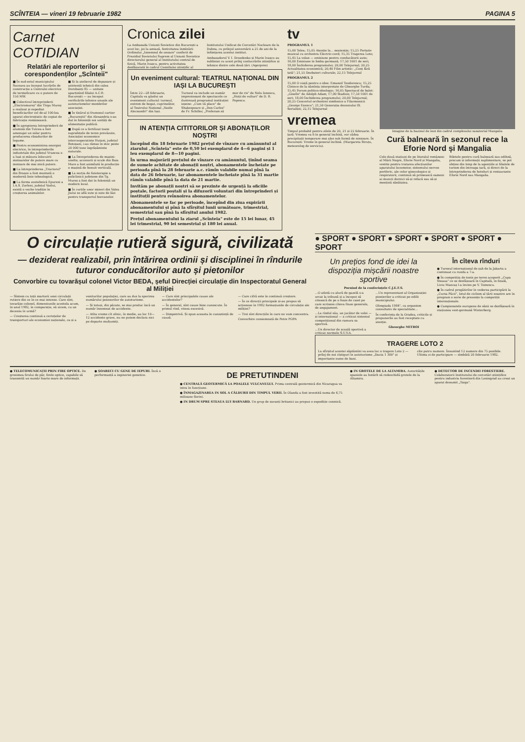SCÎNTEIA — vineri 19 februarie 1982 PAGINA 5
Carnet COTIDIAN
Relatări ale reporterilor și corespondenților „Scînteii"
■ În sud-estul municipiului Suceava au început lucrările de construcție a Centralei electrice de termoficare cu o putere de 150 MW.
■ Colectivul întreprinderii „Electromureș" din Tîrgu Mureș a realizat și expediat beneficiarilor cel de-al 100-lea aparat electrostatic de copiat de fabricație românească.
■ În apropierea întreprinderii de alumină din Tulcea a fost amenajat un solar pentru producerea răsadurilor de legume.
■ Pentru economisirea energiei electrice, în întreprinderile industriale din județul Vrancea s-a luat și măsura înlocuirii motoarelor de putere mare cu motoare de mai mică putere.
■ La întreprinderea „Tractorul" din Brașov a fost montată o modernă linie tehnologică.
■ La ferma zootehnică Epureni a I.A.S. Zorleni, județul Vaslui, există o veche tradiție în creșterea animalelor.
■ Și la atelierul de depanare și asistență tehnică din calea Dorobanți 85 — unitate aparținînd filialei A.C.R. București — au început verificările tehnice anuale ale autoturismelor membrilor asociației.
■ În tînărul și frumosul cartier „Bucureștii" din Alexandria s-au dat în folosință noi unități de alimentație publică.
■ După ce a fertilizat toate suprafețele de teren prevăzute, Asociației economice intercooperatiste Huțani, județul Botoșani, i-au rămas în stoc peste 20 000 tone îngrășăminte naturale.
■ La Întreprinderea de mașini-unelte, accesorii și scule din Baia Mare a fost asimilată în producție o mașină de honuit verticală.
■ La secția de fizioterapie a policlinicii județene din Tg. Mureș a fost dat în folosință un modern local.
■ În curțile unor mineri din Valea Jiului se află sute și sute de lăzi pentru transportul borcanelor.
Cronica zilei
La Ambasada Uniunii Sovietice din București a avut loc, joi la amiază, festivitatea înmînării Ordinului „Insemnul de onoare" conferit de Prezidiul Sovietului Suprem al Uniunii Sovietice directorului general al Institutului central de fizică, Marin Ivașcu, pentru activitatea desfășurată în cadrul Consiliului științific al Institutului Unificat de Cercetări Nucleare de la Dubna, cu prilejul aniversării a 25 de ani de la înființarea acestui institut.
Ambasadorul V. I. Drozdenko și Marin Ivașcu au subliniat cu acest prilej conlucrările științifice și tehnice dintre cele două țări. (Agerpres)
Un eveniment cultural: TEATRUL NAȚIONAL DIN IAȘI LA BUCUREȘTI
Între 22—28 februarie, Capitala va găzdui un eveniment cultural: turneul, extrem de bogat, cuprinzător, al Teatrului Național „Vasile Alecsandri" din Iași.
Turneul va include un număr impresionant de spectacole ce ilustrează programul instituției ieșene: „Cum vă place" de Shakespeare și „Don Carlos" de Fr. Schiller, „Preferam să mor de ris" de Nelu Ionescu, „Hoții de vulturi" de D. R. Popescu.
IN ATENȚIA CITITORILOR ȘI ABONAȚILOR NOȘTRI
Începînd din 18 februarie 1982 prețul de vînzare cu amănuntul al ziarului „Scînteia" este de 0,50 lei exemplarul de 4—6 pagini și 1 leu exemplarul de 8—10 pagini.
În urma majorării prețului de vînzare cu amănuntul, ținînd seama de sumele achitate de abonații noștri, abonamentele încheiate pe perioada pînă la 28 februarie a.c. rămîn valabile numai pînă la data de 26 februarie, iar abonamentele încheiate pînă la 31 martie rămîn valabile pînă la data de 21 martie.
Invităm pe abonații noștri să se prezinte de urgență la oficiile poștale, factorii poștali și la difuzorii voluntari din întreprinderi și instituții pentru reînnoirea abonamentelor.
Abonamentele se fac pe perioade, începînd din ziua expirării abonamentului și pînă la sfîrșitul lunii următoare, trimestrial, semestrial sau pînă la sfîrșitul anului 1982.
Prețul abonamentului la ziarul „Scînteia" este de 15 lei lunar, 45 lei trimestrial, 90 lei semestrial și 180 lei anual.
tv
PROGRAMUL 1
15,00 Telex; 15,05 Atenție la... neatenție; 15,25 Portativ muzical cu orchestra Electric-cord; 15,35 Tragerea Loto; 15,45 La volan — emisiune pentru conducătorii auto; 16,00 Emisiune în limba germană; 17,50 1001 de seri; 18,00 Închiderea programului; 20,00 Telejurnal; 20,25 Actualitatea economică; 20,40 Film artistic: „Conț fără tată"; 21,55 Dezbateri culturale; 22,15 Telejurnal
PROGRAMUL 2
15,00 O viață pentru o idee: Emanoil Teodorescu; 15,25 Cîntece de la sămînța interpretate de Gheorghe Turda; 15,45 Forum politico-ideologic; 16,05 Spectacol de balet: „Giselle" de Adolph Adam; 17,00 Stadion; 17,50 1001 de seri; 18,00 Închiderea programului; 20,00 Telejurnal; 20,25 Concertul orchestrei simfonice a Filarmonicii „George Enescu"; 21,50 Generația deceniului IX. Serialiști; 22,15 Telejurnal
vremea
Timpul probabil pentru zilele de 20, 21 și 22 februarie. În țară: Vremea va fi în general închisă, vor cădea precipitații temporare mai ales sub formă de ninsoare. În București: Vreme în general închisă. (Margareta Struțu, meteorolog de serviciu).
Imagine de la bazinul de înot din cadrul complexului sanatorial Mangalia
Cură balneară în sezonul rece la Eforie Nord și Mangalia
Cele două stațiuni de pe litoralul românesc al Mării Negre, Eforie Nord și Mangalia, vestite pentru tratarea afecțiunilor aparatului locomotor, sistemului nervos periferic, ale celor ginecologice și respiratorii, continuă să primească oameni ai muncii dornici să-și refacă sau să-și mențină sănătatea.
Biletele pentru cură balneară sau odihnă, precum și informații suplimentare, se pot obține din timp de la agențiile și filialele de turism din întreaga țară, și direct de la întreprinderea de hoteluri și restaurante Eforie Nord sau Mangalia.
O circulație rutieră sigură, civilizată
— deziderat realizabil, prin întărirea ordinii și disciplinei în rîndurile tuturor conducătorilor auto și pietonilor
Convorbire cu tovarășul colonel Victor BEDA, șeful Direcției circulație din Inspectoratul General al Miliției
— Sîntem cu toții martorii unei circulații rutiere din ce în ce mai intense. Care sînt, tovarășe colonel, dimensiunile acestela acum, în anul 1982, în comparație, să zicem, cu un deceniu în urmă?
— Creșterea continuă a cerințelor de transporturi ale economiei naționale, ca și a veniturilor populației, care au dus la sporirea numărului posesorilor de autoturisme.
— Și totuși, din păcate, se mai produc încă un număr însemnat de accidente.
— Atîta vreme cît zilnic, în medie, au loc 10—12 accidente grave, nu ne putem declara nici pe departe mulțumiți.
— Care sînt principalele cauze ale accidentelor?
— În general, sînt cauze bine cunoscute. În primul rînd, viteza excesivă.
— Dimpotrivă. Și spun aceasta în cunoștință de cauză.
— Care cifră este în continuă creștere.
— În ce direcții principale și-au propus să acționeze în 1982 formațiunile de circulație ale miliției?
— Trei sînt direcțiile în care ne vom concentra.
Convorbire consemnată de Petre POPA
● SPORT ● SPORT ● SPORT ● SPORT ● SPORT ● SPORT
Un prețios fond de idei la dispoziția mișcării noastre sportive
Pornind de la conferințele C.J.E.F.S.
...O atletă cu alură de gazelă s-a urcat la tribună și a început să citească de pe o foaie de caiet pe care scrisese cîteva fraze generale, de angajament.
...La rîndul său, un jucător de volei — și internațional — a criticat sistemul competițional din ramura sa sportivă.
...Un director de școală sportivă a criticat normele S.U.V.A.
...Un reprezentant al Organizației pionierilor a criticat pe edilii municipiului.
Olimpiada 1984", ca organism consultativ de specialitate...
În conferința de la Oradea, criticile și propunerile au fost receptate cu atenție.
Gheorghe MITROI
În cîteva rînduri
● Turneul internațional de șah de la Jakarta a continuat cu runda a 7-a.
● În competiția de tenis pe teren acoperit „Cupa Steaua" ce se desfășoară în Capitală, în finală, Liviu Mancaș l-a învins pe V. Tomescu.
● În cadrul pregătirilor în vederea participării la „Cursa Păcii", lotul de ciclism al țării noastre are în program o serie de prezențe la competiții internaționale.
● Campionatele europene de sănii se desfășoară în stațiunea vest-germană Winterberg.
TRAGERE LOTO 2
La sfîrșitul acestei săptămîni va avea loc o tragere Loto 2 — prilej de noi cîștiguri în autoturisme „Dacia 1 300" și importante sume de bani.
cîte patru numere. Însumînd 12 numere din 75 posibile. Ultima zi de participare — sîmbătă 20 februarie 1982.
● TELECOMUNICAȚII PRIN FIRE OPTICE. De grosimea firului de păr, firele optice, capabile să transmită un număr foarte mare de informații.
● ȘOARECI CU GENE DE IEPURI. Încă o performanță a ingineriei genetice.
DE PRETUTINDENI
● CENTRALĂ GEOTERMICĂ LA POALELE VULCANULUI. Prima centrală geotermică din Nicaragua va intra în funcțiune.
● ÎNMAGAZINAREA IN SOL A CĂLDURII DIN TIMPUL VERII. În Olanda a fost investită suma de 6,75 milioane florini.
● IN DRUM SPRE STEAUA LUI BARNARD. Un grup de savanți britanici au propus o expediție cosmică.
● IN GROTELE DE LA ALTAMIRA. Autoritățile spaniole au hotărît să redeschidă grotele de la Altamira.
● DETECTOR DE INCENDII FORESTIERE. Colaboratorii Institutului de cercetări științifice pentru industria forestieră din Leningrad au creat un aparat denumit „Taiga".